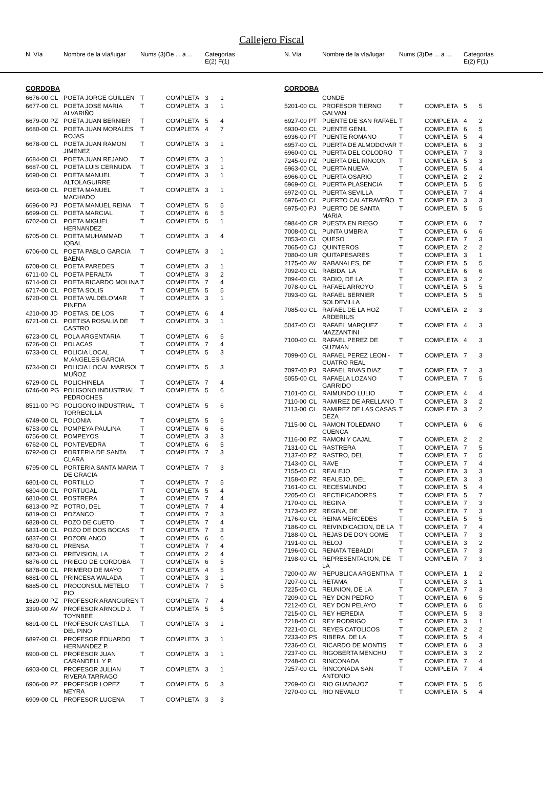Callejero Fiscal
| N. Vía | | Nombre de la vía/lugar | Nums (3) | De ... a ... | Categorías E(2) F(1) |
| --- | --- | --- | --- | --- | --- |
| N. Vía | | Nombre de la vía/lugar | Nums (3) | De ... a ... | Categorías E(2) F(1) |
| --- | --- | --- | --- | --- | --- |
CORDOBA
| 6676-00 | CL | POETA JORGE GUILLEN | T | COMPLETA | 3 | 1 |
| 6677-00 | CL | POETA JOSE MARIA ALVARIÑO | T | COMPLETA | 3 | 1 |
| 6679-00 | PZ | POETA JUAN BERNIER | T | COMPLETA | 5 | 4 |
| 6680-00 | CL | POETA JUAN MORALES ROJAS | T | COMPLETA | 4 | 7 |
| 6678-00 | CL | POETA JUAN RAMON JIMENEZ | T | COMPLETA | 3 | 1 |
| 6684-00 | CL | POETA JUAN REJANO | T | COMPLETA | 3 | 1 |
| 6687-00 | CL | POETA LUIS CERNUDA | T | COMPLETA | 3 | 1 |
| 6690-00 | CL | POETA MANUEL ALTOLAGUIRRE | T | COMPLETA | 3 | 1 |
| 6693-00 | CL | POETA MANUEL MACHADO | T | COMPLETA | 3 | 1 |
| 6696-00 | PJ | POETA MANUEL REINA | T | COMPLETA | 5 | 5 |
| 6699-00 | CL | POETA MARCIAL | T | COMPLETA | 6 | 5 |
| 6702-00 | CL | POETA MIGUEL HERNANDEZ | T | COMPLETA | 5 | 1 |
| 6705-00 | CL | POETA MUHAMMAD IQBAL | T | COMPLETA | 3 | 4 |
| 6706-00 | CL | POETA PABLO GARCIA BAENA | T | COMPLETA | 3 | 1 |
| 6708-00 | CL | POETA PAREDES | T | COMPLETA | 3 | 1 |
| 6711-00 | CL | POETA PERALTA | T | COMPLETA | 3 | 2 |
| 6714-00 | CL | POETA RICARDO MOLINA | T | COMPLETA | 7 | 4 |
| 6717-00 | CL | POETA SOLIS | T | COMPLETA | 5 | 5 |
| 6720-00 | CL | POETA VALDELOMAR PINEDA | T | COMPLETA | 3 | 1 |
| 4210-00 | JD | POETAS, DE LOS | T | COMPLETA | 6 | 4 |
| 6721-00 | CL | POETISA ROSALIA DE CASTRO | T | COMPLETA | 3 | 1 |
| 6723-00 | CL | POLA ARGENTARIA | T | COMPLETA | 6 | 5 |
| 6726-00 | CL | POLACAS | T | COMPLETA | 7 | 4 |
| 6733-00 | CL | POLICIA LOCAL M.ANGELES GARCIA | T | COMPLETA | 5 | 3 |
| 6734-00 | CL | POLICIA LOCAL MARISOL MUÑOZ | T | COMPLETA | 5 | 3 |
| 6729-00 | CL | POLICHINELA | T | COMPLETA | 7 | 4 |
| 6746-00 | PG | POLIGONO INDUSTRIAL PEDROCHES | T | COMPLETA | 5 | 6 |
| 8511-00 | PG | POLIGONO INDUSTRIAL TORRECILLA | T | COMPLETA | 5 | 6 |
| 6749-00 | CL | POLONIA | T | COMPLETA | 5 | 5 |
| 6753-00 | CL | POMPEYA PAULINA | T | COMPLETA | 6 | 6 |
| 6756-00 | CL | POMPEYOS | T | COMPLETA | 3 | 3 |
| 6762-00 | CL | PONTEVEDRA | T | COMPLETA | 6 | 5 |
| 6792-00 | CL | PORTERIA DE SANTA CLARA | T | COMPLETA | 7 | 3 |
| 6795-00 | CL | PORTERIA SANTA MARIA DE GRACIA | T | COMPLETA | 7 | 3 |
| 6801-00 | CL | PORTILLO | T | COMPLETA | 7 | 5 |
| 6804-00 | CL | PORTUGAL | T | COMPLETA | 5 | 4 |
| 6810-00 | CL | POSTRERA | T | COMPLETA | 7 | 4 |
| 6813-00 | PZ | POTRO, DEL | T | COMPLETA | 7 | 4 |
| 6819-00 | CL | POZANCO | T | COMPLETA | 7 | 3 |
| 6828-00 | CL | POZO DE CUETO | T | COMPLETA | 7 | 4 |
| 6831-00 | CL | POZO DE DOS BOCAS | T | COMPLETA | 7 | 3 |
| 6837-00 | CL | POZOBLANCO | T | COMPLETA | 6 | 6 |
| 6870-00 | CL | PRENSA | T | COMPLETA | 7 | 4 |
| 6873-00 | CL | PREVISION, LA | T | COMPLETA | 2 | 4 |
| 6876-00 | CL | PRIEGO DE CORDOBA | T | COMPLETA | 6 | 5 |
| 6878-00 | CL | PRIMERO DE MAYO | T | COMPLETA | 4 | 5 |
| 6881-00 | CL | PRINCESA WALADA | T | COMPLETA | 3 | 1 |
| 6885-00 | CL | PROCONSUL METELO PIO | T | COMPLETA | 7 | 5 |
| 1629-00 | PZ | PROFESOR ARANGUREN | T | COMPLETA | 7 | 4 |
| 3390-00 | AV | PROFESOR ARNOLD J. TOYNBEE | T | COMPLETA | 5 | 5 |
| 6891-00 | CL | PROFESOR CASTILLA DEL PINO | T | COMPLETA | 3 | 1 |
| 6897-00 | CL | PROFESOR EDUARDO HERNANDEZ P. | T | COMPLETA | 3 | 1 |
| 6900-00 | CL | PROFESOR JUAN CARANDELL Y P. | T | COMPLETA | 3 | 1 |
| 6903-00 | CL | PROFESOR JULIAN RIVERA TARRAGO | T | COMPLETA | 3 | 1 |
| 6906-00 | PZ | PROFESOR LOPEZ NEYRA | T | COMPLETA | 5 | 3 |
| 6909-00 | CL | PROFESOR LUCENA | T | COMPLETA | 3 | 3 |
CORDOBA
| | | CONDE | | | | |
| 5201-00 | CL | PROFESOR TIERNO GALVAN | T | COMPLETA | 5 | 5 |
| 6927-00 | PT | PUENTE DE SAN RAFAEL | T | COMPLETA | 4 | 2 |
| 6930-00 | CL | PUENTE GENIL | T | COMPLETA | 6 | 5 |
| 6936-00 | PT | PUENTE ROMANO | T | COMPLETA | 5 | 4 |
| 6957-00 | CL | PUERTA DE ALMODOVAR | T | COMPLETA | 6 | 3 |
| 6960-00 | CL | PUERTA DEL COLODRO | T | COMPLETA | 7 | 3 |
| 7245-00 | PZ | PUERTA DEL RINCON | T | COMPLETA | 5 | 3 |
| 6963-00 | CL | PUERTA NUEVA | T | COMPLETA | 5 | 4 |
| 6966-00 | CL | PUERTA OSARIO | T | COMPLETA | 2 | 2 |
| 6969-00 | CL | PUERTA PLASENCIA | T | COMPLETA | 5 | 5 |
| 6972-00 | CL | PUERTA SEVILLA | T | COMPLETA | 7 | 4 |
| 6976-00 | CL | PUERTO CALATRAVEÑO | T | COMPLETA | 3 | 3 |
| 6975-00 | PJ | PUERTO DE SANTA MARIA | T | COMPLETA | 5 | 5 |
| 6984-00 | CR | PUESTA EN RIEGO | T | COMPLETA | 6 | 7 |
| 7008-00 | CL | PUNTA UMBRIA | T | COMPLETA | 6 | 6 |
| 7053-00 | CL | QUESO | T | COMPLETA | 7 | 3 |
| 7065-00 | CJ | QUINTEROS | T | COMPLETA | 2 | 2 |
| 7080-00 | UR | QUITAPESARES | T | COMPLETA | 3 | 1 |
| 2175-00 | AV | RABANALES, DE | T | COMPLETA | 5 | 5 |
| 7092-00 | CL | RABIDA, LA | T | COMPLETA | 6 | 6 |
| 7094-00 | CL | RADIO, DE LA | T | COMPLETA | 3 | 2 |
| 7078-00 | CL | RAFAEL ARROYO | T | COMPLETA | 5 | 5 |
| 7093-00 | GL | RAFAEL BERNIER SOLDEVILLA | T | COMPLETA | 5 | 5 |
| 7085-00 | CL | RAFAEL DE LA HOZ ARDERIUS | T | COMPLETA | 2 | 3 |
| 5047-00 | CL | RAFAEL MARQUEZ MAZZANTINI | T | COMPLETA | 4 | 3 |
| 7100-00 | CL | RAFAEL PEREZ DE GUZMAN | T | COMPLETA | 4 | 3 |
| 7099-00 | CL | RAFAEL PEREZ LEON -CUATRO REAL | T | COMPLETA | 7 | 3 |
| 7097-00 | PJ | RAFAEL RIVAS DIAZ | T | COMPLETA | 7 | 3 |
| 5055-00 | CL | RAFAELA LOZANO GARRIDO | T | COMPLETA | 7 | 5 |
| 7101-00 | CL | RAIMUNDO LULIO | T | COMPLETA | 4 | 4 |
| 7110-00 | CL | RAMIREZ DE ARELLANO | T | COMPLETA | 3 | 2 |
| 7113-00 | CL | RAMIREZ DE LAS CASAS DEZA | T | COMPLETA | 3 | 2 |
| 7115-00 | CL | RAMON TOLEDANO CUENCA | T | COMPLETA | 6 | 6 |
| 7116-00 | PZ | RAMON Y CAJAL | T | COMPLETA | 2 | 2 |
| 7131-00 | CL | RASTRERA | T | COMPLETA | 7 | 5 |
| 7137-00 | PZ | RASTRO, DEL | T | COMPLETA | 7 | 5 |
| 7143-00 | CL | RAVE | T | COMPLETA | 7 | 4 |
| 7155-00 | CL | REALEJO | T | COMPLETA | 3 | 3 |
| 7158-00 | PZ | REALEJO, DEL | T | COMPLETA | 3 | 3 |
| 7161-00 | CL | RECESMUNDO | T | COMPLETA | 5 | 4 |
| 7205-00 | CL | RECTIFICADORES | T | COMPLETA | 5 | 7 |
| 7170-00 | CL | REGINA | T | COMPLETA | 7 | 3 |
| 7173-00 | PZ | REGINA, DE | T | COMPLETA | 7 | 3 |
| 7176-00 | CL | REINA MERCEDES | T | COMPLETA | 5 | 5 |
| 7186-00 | CL | REIVINDICACION, DE LA | T | COMPLETA | 7 | 4 |
| 7188-00 | CL | REJAS DE DON GOME | T | COMPLETA | 7 | 3 |
| 7191-00 | CL | RELOJ | T | COMPLETA | 3 | 2 |
| 7196-00 | CL | RENATA TEBALDI | T | COMPLETA | 7 | 3 |
| 7198-00 | CL | REPRESENTACION, DE LA | T | COMPLETA | 7 | 3 |
| 7200-00 | AV | REPUBLICA ARGENTINA | T | COMPLETA | 1 | 2 |
| 7207-00 | CL | RETAMA | T | COMPLETA | 3 | 1 |
| 7225-00 | CL | REUNION, DE LA | T | COMPLETA | 7 | 3 |
| 7209-00 | CL | REY DON PEDRO | T | COMPLETA | 6 | 5 |
| 7212-00 | CL | REY DON PELAYO | T | COMPLETA | 6 | 5 |
| 7215-00 | CL | REY HEREDIA | T | COMPLETA | 5 | 3 |
| 7218-00 | CL | REY RODRIGO | T | COMPLETA | 3 | 1 |
| 7221-00 | CL | REYES CATOLICOS | T | COMPLETA | 2 | 2 |
| 7233-00 | PS | RIBERA, DE LA | T | COMPLETA | 5 | 4 |
| 7236-00 | CL | RICARDO DE MONTIS | T | COMPLETA | 6 | 3 |
| 7237-00 | CL | RIGOBERTA MENCHU | T | COMPLETA | 3 | 2 |
| 7248-00 | CL | RINCONADA | T | COMPLETA | 7 | 4 |
| 7257-00 | CL | RINCONADA SAN ANTONIO | T | COMPLETA | 7 | 4 |
| 7269-00 | CL | RIO GUADAJOZ | T | COMPLETA | 5 | 5 |
| 7270-00 | CL | RIO NEVALO | T | COMPLETA | 5 | 4 |